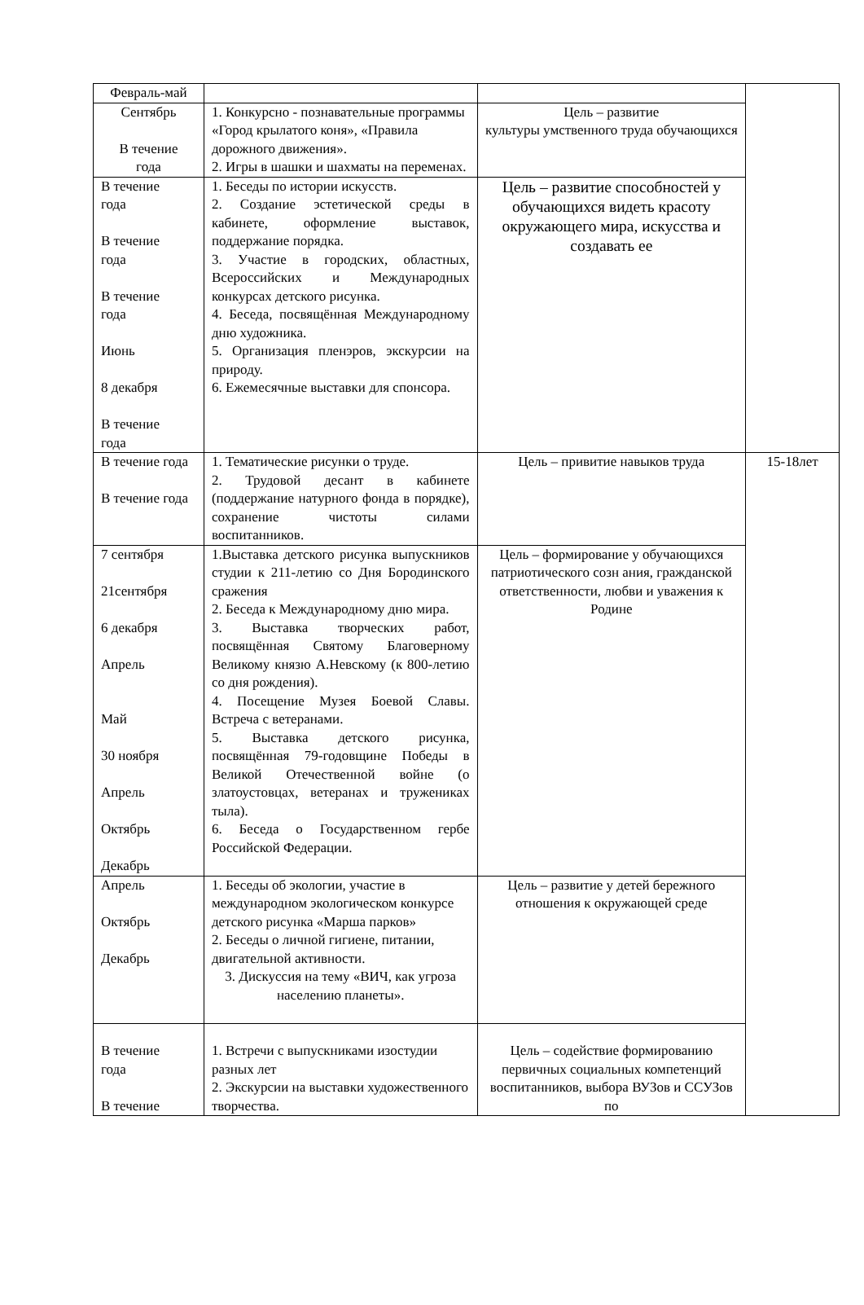| Февраль-май | | | |
| Сентябрь В течение года | 1. Конкурсно - познавательные программы «Город крылатого коня», «Правила дорожного движения». 2. Игры в шашки и шахматы на переменах. | Цель – развитие культуры умственного труда обучающихся | |
| В течение года В течение года В течение года Июнь 8 декабря В течение года | 1. Беседы по истории искусств. 2. Создание эстетической среды в кабинете, оформление выставок, поддержание порядка. 3. Участие в городских, областных, Всероссийских и Международных конкурсах детского рисунка. 4. Беседа, посвящённая Международному дню художника. 5. Организация пленэров, экскурсии на природу. 6. Ежемесячные выставки для спонсора. | Цель – развитие способностей у обучающихся видеть красоту окружающего мира, искусства и создавать ее | |
| В течение года В течение года | 1. Тематические рисунки о труде. 2. Трудовой десант в кабинете (поддержание натурного фонда в порядке), сохранение чистоты силами воспитанников. | Цель – привитие навыков труда | 15-18лет |
| 7 сентября 21сентября 6 декабря Апрель Май 30 ноября Апрель Октябрь Декабрь | 1.Выставка детского рисунка выпускников студии к 211-летию со Дня Бородинского сражения 2. Беседа к Международному дню мира. 3. Выставка творческих работ, посвящённая Святому Благоверному Великому князю А.Невскому (к 800-летию со дня рождения). 4. Посещение Музея Боевой Славы. Встреча с ветеранами. 5. Выставка детского рисунка, посвящённая 79-годовщине Победы в Великой Отечественной войне (о златоустовцах, ветеранах и тружениках тыла). 6. Беседа о Государственном гербе Российской Федерации. | Цель – формирование у обучающихся патриотического созн ания, гражданской ответственности, любви и уважения к Родине | |
| Апрель Октябрь Декабрь | 1. Беседы об экологии, участие в международном экологическом конкурсе детского рисунка «Марша парков» 2. Беседы о личной гигиене, питании, двигательной активности. 3. Дискуссия на тему «ВИЧ, как угроза населению планеты». | Цель – развитие у детей бережного отношения к окружающей среде | |
| В течение года В течение | 1. Встречи с выпускниками изостудии разных лет 2. Экскурсии на выставки художественного творчества. | Цель – содействие формированию первичных социальных компетенций воспитанников, выбора ВУЗов и ССУЗов по | |